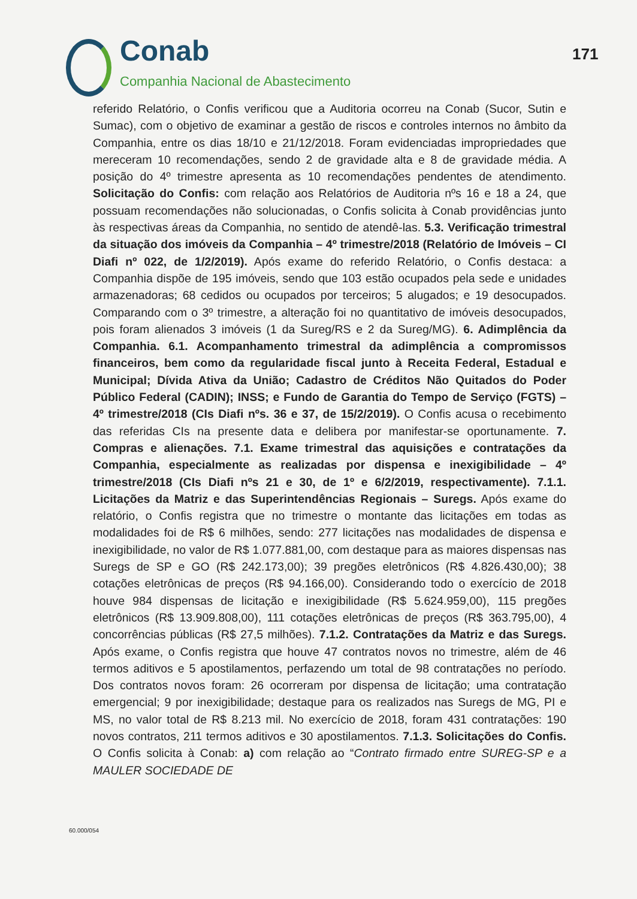Conab
Companhia Nacional de Abastecimento
171
referido Relatório, o Confis verificou que a Auditoria ocorreu na Conab (Sucor, Sutin e Sumac), com o objetivo de examinar a gestão de riscos e controles internos no âmbito da Companhia, entre os dias 18/10 e 21/12/2018. Foram evidenciadas impropriedades que mereceram 10 recomendações, sendo 2 de gravidade alta e 8 de gravidade média. A posição do 4º trimestre apresenta as 10 recomendações pendentes de atendimento. Solicitação do Confis: com relação aos Relatórios de Auditoria nºs 16 e 18 a 24, que possuam recomendações não solucionadas, o Confis solicita à Conab providências junto às respectivas áreas da Companhia, no sentido de atendê-las. 5.3. Verificação trimestral da situação dos imóveis da Companhia – 4º trimestre/2018 (Relatório de Imóveis – CI Diafi nº 022, de 1/2/2019). Após exame do referido Relatório, o Confis destaca: a Companhia dispõe de 195 imóveis, sendo que 103 estão ocupados pela sede e unidades armazenadoras; 68 cedidos ou ocupados por terceiros; 5 alugados; e 19 desocupados. Comparando com o 3º trimestre, a alteração foi no quantitativo de imóveis desocupados, pois foram alienados 3 imóveis (1 da Sureg/RS e 2 da Sureg/MG). 6. Adimplência da Companhia. 6.1. Acompanhamento trimestral da adimplência a compromissos financeiros, bem como da regularidade fiscal junto à Receita Federal, Estadual e Municipal; Dívida Ativa da União; Cadastro de Créditos Não Quitados do Poder Público Federal (CADIN); INSS; e Fundo de Garantia do Tempo de Serviço (FGTS) – 4º trimestre/2018 (CIs Diafi nºs. 36 e 37, de 15/2/2019). O Confis acusa o recebimento das referidas CIs na presente data e delibera por manifestar-se oportunamente. 7. Compras e alienações. 7.1. Exame trimestral das aquisições e contratações da Companhia, especialmente as realizadas por dispensa e inexigibilidade – 4º trimestre/2018 (CIs Diafi nºs 21 e 30, de 1º e 6/2/2019, respectivamente). 7.1.1. Licitações da Matriz e das Superintendências Regionais – Suregs. Após exame do relatório, o Confis registra que no trimestre o montante das licitações em todas as modalidades foi de R$ 6 milhões, sendo: 277 licitações nas modalidades de dispensa e inexigibilidade, no valor de R$ 1.077.881,00, com destaque para as maiores dispensas nas Suregs de SP e GO (R$ 242.173,00); 39 pregões eletrônicos (R$ 4.826.430,00); 38 cotações eletrônicas de preços (R$ 94.166,00). Considerando todo o exercício de 2018 houve 984 dispensas de licitação e inexigibilidade (R$ 5.624.959,00), 115 pregões eletrônicos (R$ 13.909.808,00), 111 cotações eletrônicas de preços (R$ 363.795,00), 4 concorrências públicas (R$ 27,5 milhões). 7.1.2. Contratações da Matriz e das Suregs. Após exame, o Confis registra que houve 47 contratos novos no trimestre, além de 46 termos aditivos e 5 apostilamentos, perfazendo um total de 98 contratações no período. Dos contratos novos foram: 26 ocorreram por dispensa de licitação; uma contratação emergencial; 9 por inexigibilidade; destaque para os realizados nas Suregs de MG, PI e MS, no valor total de R$ 8.213 mil. No exercício de 2018, foram 431 contratações: 190 novos contratos, 211 termos aditivos e 30 apostilamentos. 7.1.3. Solicitações do Confis. O Confis solicita à Conab: a) com relação ao “Contrato firmado entre SUREG-SP e a MAULER SOCIEDADE DE
60.000/054